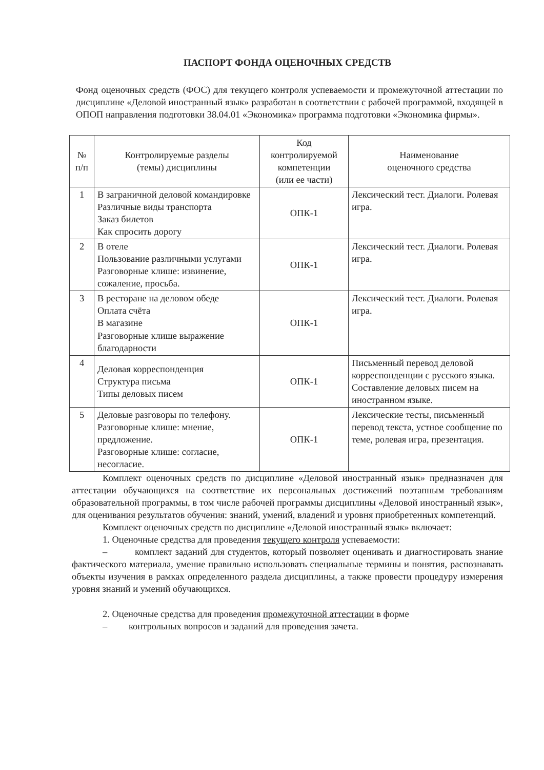ПАСПОРТ ФОНДА ОЦЕНОЧНЫХ СРЕДСТВ
Фонд оценочных средств (ФОС) для текущего контроля успеваемости и промежуточной аттестации по дисциплине «Деловой иностранный язык» разработан в соответствии с рабочей программой, входящей в ОПОП направления подготовки 38.04.01 «Экономика» программа подготовки «Экономика фирмы».
| № п/п | Контролируемые разделы (темы) дисциплины | Код контролируемой компетенции (или ее части) | Наименование оценочного средства |
| --- | --- | --- | --- |
| 1 | В заграничной деловой командировке Различные виды транспорта Заказ билетов Как спросить дорогу | ОПК-1 | Лексический тест. Диалоги. Ролевая игра. |
| 2 | В отеле Пользование различными услугами Разговорные клише: извинение, сожаление, просьба. | ОПК-1 | Лексический тест. Диалоги. Ролевая игра. |
| 3 | В ресторане на деловом обеде Оплата счёта В магазине Разговорные клише выражение благодарности | ОПК-1 | Лексический тест. Диалоги. Ролевая игра. |
| 4 | Деловая корреспонденция Структура письма Типы деловых писем | ОПК-1 | Письменный перевод деловой корреспонденции с русского языка. Составление деловых писем на иностранном языке. |
| 5 | Деловые разговоры по телефону. Разговорные клише: мнение, предложение. Разговорные клише: согласие, несогласие. | ОПК-1 | Лексические тесты, письменный перевод текста, устное сообщение по теме, ролевая игра, презентация. |
Комплект оценочных средств по дисциплине «Деловой иностранный язык» предназначен для аттестации обучающихся на соответствие их персональных достижений поэтапным требованиям образовательной программы, в том числе рабочей программы дисциплины «Деловой иностранный язык», для оценивания результатов обучения: знаний, умений, владений и уровня приобретенных компетенций.
Комплект оценочных средств по дисциплине «Деловой иностранный язык» включает:
1. Оценочные средства для проведения текущего контроля успеваемости:
– комплект заданий для студентов, который позволяет оценивать и диагностировать знание фактического материала, умение правильно использовать специальные термины и понятия, распознавать объекты изучения в рамках определенного раздела дисциплины, а также провести процедуру измерения уровня знаний и умений обучающихся.
2. Оценочные средства для проведения промежуточной аттестации в форме
– контрольных вопросов и заданий для проведения зачета.